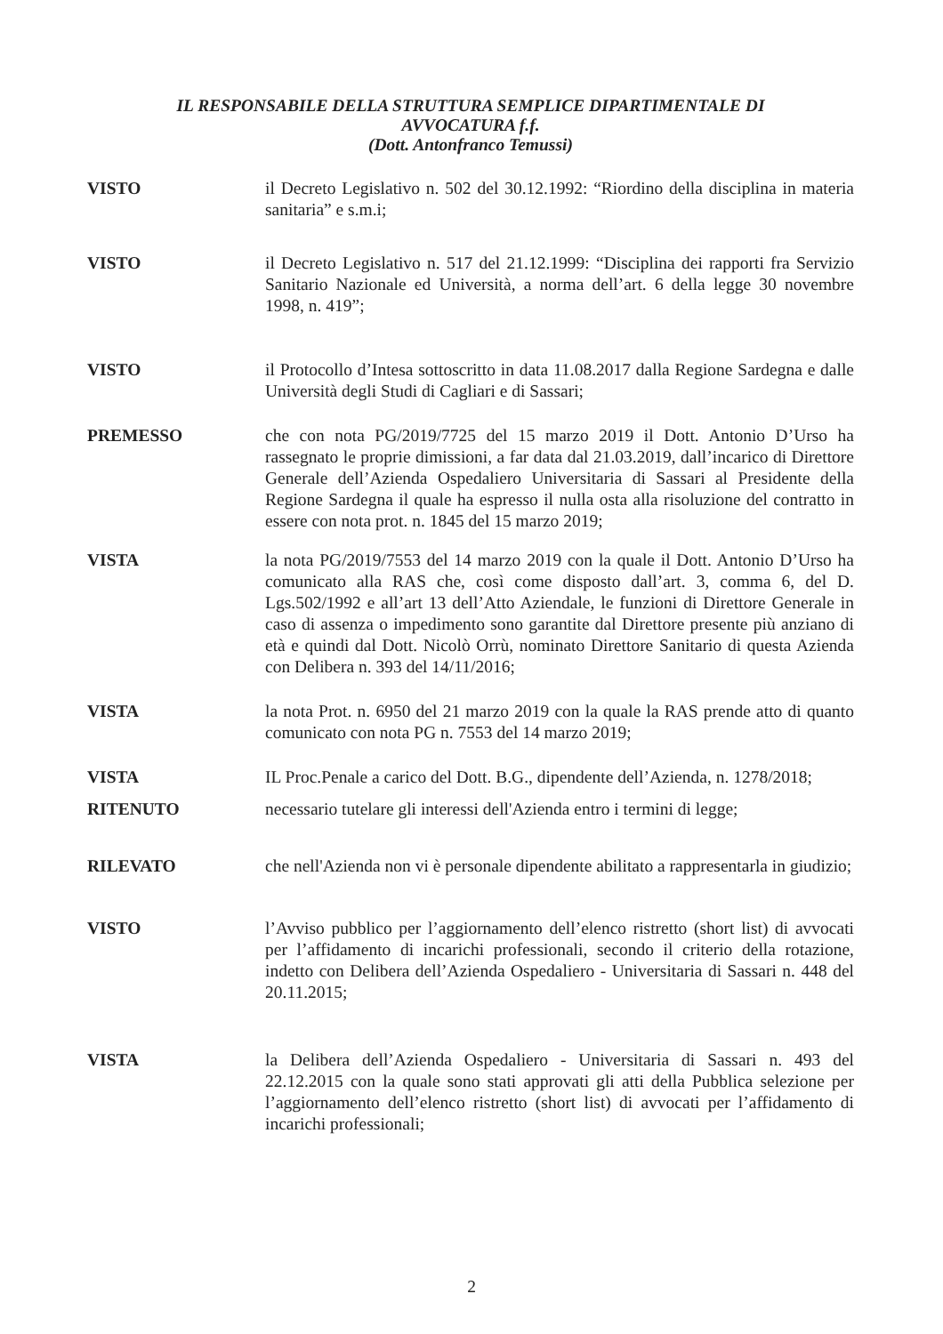IL RESPONSABILE DELLA STRUTTURA SEMPLICE DIPARTIMENTALE DI
AVVOCATURA f.f.
(Dott. Antonfranco Temussi)
VISTO il Decreto Legislativo n. 502 del 30.12.1992: “Riordino della disciplina in materia sanitaria” e s.m.i;
VISTO il Decreto Legislativo n. 517 del 21.12.1999: “Disciplina dei rapporti fra Servizio Sanitario Nazionale ed Università, a norma dell’art. 6 della legge 30 novembre 1998, n. 419”;
VISTO il Protocollo d’Intesa sottoscritto in data 11.08.2017 dalla Regione Sardegna e dalle Università degli Studi di Cagliari e di Sassari;
PREMESSO che con nota PG/2019/7725 del 15 marzo 2019 il Dott. Antonio D’Urso ha rassegnato le proprie dimissioni, a far data dal 21.03.2019, dall’incarico di Direttore Generale dell’Azienda Ospedaliero Universitaria di Sassari al Presidente della Regione Sardegna il quale ha espresso il nulla osta alla risoluzione del contratto in essere con nota prot. n. 1845 del 15 marzo 2019;
VISTA la nota PG/2019/7553 del 14 marzo 2019 con la quale il Dott. Antonio D’Urso ha comunicato alla RAS che, così come disposto dall’art. 3, comma 6, del D. Lgs.502/1992 e all’art 13 dell’Atto Aziendale, le funzioni di Direttore Generale in caso di assenza o impedimento sono garantite dal Direttore presente più anziano di età e quindi dal Dott. Nicolò Orrù, nominato Direttore Sanitario di questa Azienda con Delibera n. 393 del 14/11/2016;
VISTA la nota Prot. n. 6950 del 21 marzo 2019 con la quale la RAS prende atto di quanto comunicato con nota PG n. 7553 del 14 marzo 2019;
VISTA IL Proc.Penale a carico del Dott. B.G., dipendente dell’Azienda, n. 1278/2018;
RITENUTO necessario tutelare gli interessi dell'Azienda entro i termini di legge;
RILEVATO che nell'Azienda non vi è personale dipendente abilitato a rappresentarla in giudizio;
VISTO l’Avviso pubblico per l’aggiornamento dell’elenco ristretto (short list) di avvocati per l’affidamento di incarichi professionali, secondo il criterio della rotazione, indetto con Delibera dell’Azienda Ospedaliero - Universitaria di Sassari n. 448 del 20.11.2015;
VISTA la Delibera dell’Azienda Ospedaliero - Universitaria di Sassari n. 493 del 22.12.2015 con la quale sono stati approvati gli atti della Pubblica selezione per l’aggiornamento dell’elenco ristretto (short list) di avvocati per l’affidamento di incarichi professionali;
2